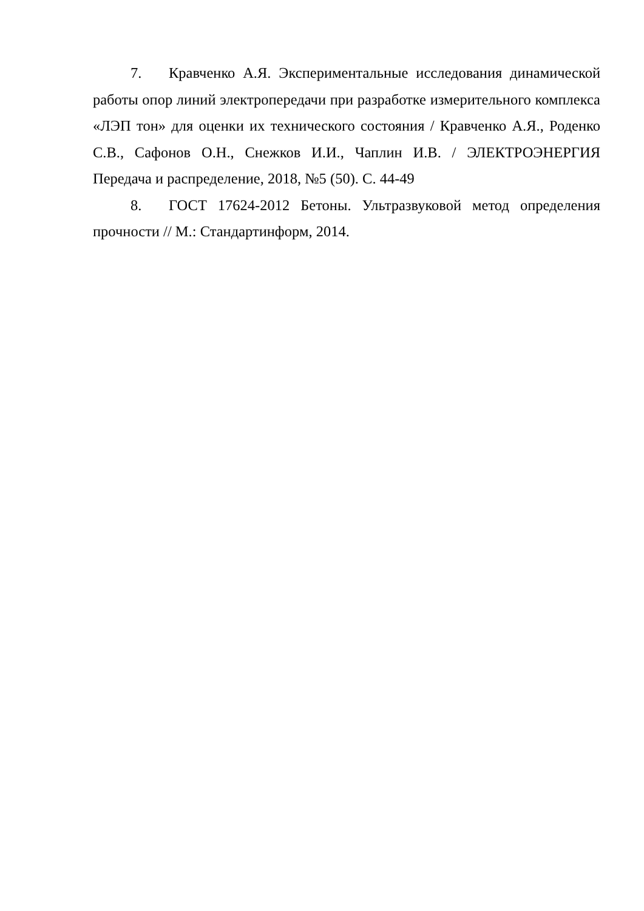7. Кравченко А.Я. Экспериментальные исследования динамической работы опор линий электропередачи при разработке измерительного комплекса «ЛЭП тон» для оценки их технического состояния / Кравченко А.Я., Роденко С.В., Сафонов О.Н., Снежков И.И., Чаплин И.В. / ЭЛЕКТРОЭНЕРГИЯ Передача и распределение, 2018, №5 (50). С. 44-49
8. ГОСТ 17624-2012 Бетоны. Ультразвуковой метод определения прочности // М.: Стандартинформ, 2014.